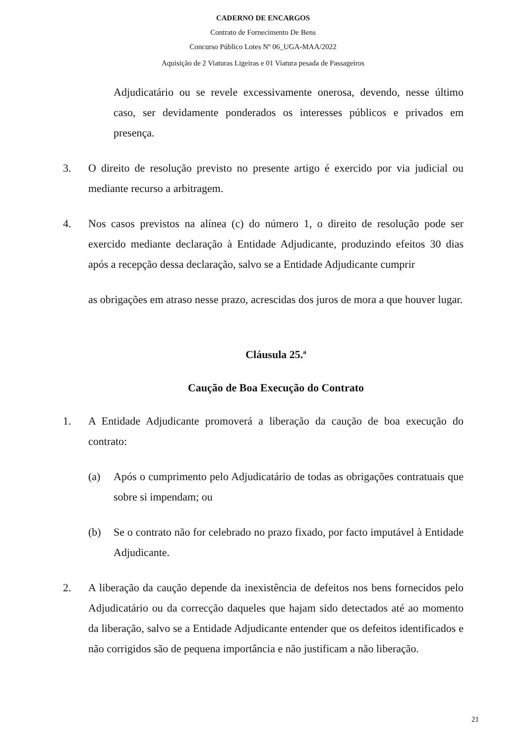CADERNO DE ENCARGOS
Contrato de Fornecimento De Bens
Concurso Público Lotes Nº 06_UGA-MAA/2022
Aquisição de 2 Viaturas Ligeiras e 01 Viatura pesada de Passageiros
Adjudicatário ou se revele excessivamente onerosa, devendo, nesse último caso, ser devidamente ponderados os interesses públicos e privados em presença.
3. O direito de resolução previsto no presente artigo é exercido por via judicial ou mediante recurso a arbitragem.
4. Nos casos previstos na alínea (c) do número 1, o direito de resolução pode ser exercido mediante declaração à Entidade Adjudicante, produzindo efeitos 30 dias após a recepção dessa declaração, salvo se a Entidade Adjudicante cumprir
as obrigações em atraso nesse prazo, acrescidas dos juros de mora a que houver lugar.
Cláusula 25.ª
Caução de Boa Execução do Contrato
1. A Entidade Adjudicante promoverá a liberação da caução de boa execução do contrato:
(a) Após o cumprimento pelo Adjudicatário de todas as obrigações contratuais que sobre si impendam; ou
(b) Se o contrato não for celebrado no prazo fixado, por facto imputável à Entidade Adjudicante.
2. A liberação da caução depende da inexistência de defeitos nos bens fornecidos pelo Adjudicatário ou da correcção daqueles que hajam sido detectados até ao momento da liberação, salvo se a Entidade Adjudicante entender que os defeitos identificados e não corrigidos são de pequena importância e não justificam a não liberação.
21